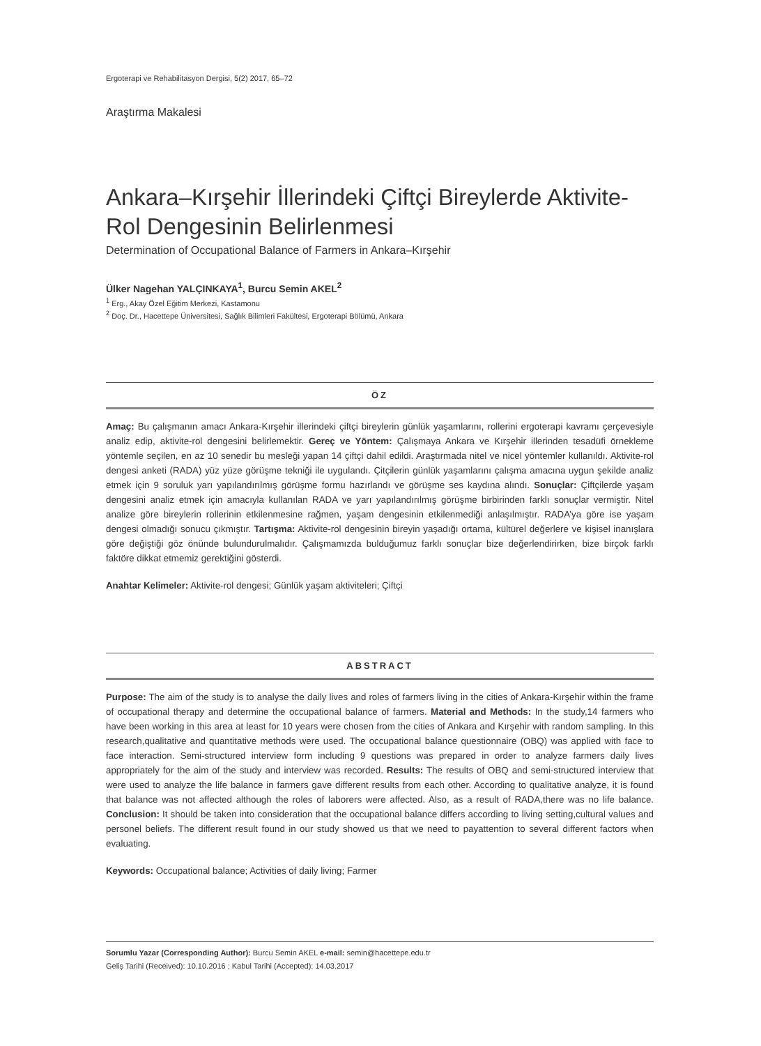Ergoterapi ve Rehabilitasyon Dergisi, 5(2) 2017, 65–72
Araştırma Makalesi
Ankara–Kırşehir İllerindeki Çiftçi Bireylerde Aktivite-Rol Dengesinin Belirlenmesi
Determination of Occupational Balance of Farmers in Ankara–Kırşehir
Ülker Nagehan YALÇINKAYA<sup>1</sup>, Burcu Semin AKEL<sup>2</sup>
<sup>1</sup> Erg., Akay Özel Eğitim Merkezi, Kastamonu
<sup>2</sup> Doç. Dr., Hacettepe Üniversitesi, Sağlık Bilimleri Fakültesi, Ergoterapi Bölümü, Ankara
ÖZ
Amaç: Bu çalışmanın amacı Ankara-Kırşehir illerindeki çiftçi bireylerin günlük yaşamlarını, rollerini ergoterapi kavramı çerçevesiyle analiz edip, aktivite-rol dengesini belirlemektir. Gereç ve Yöntem: Çalışmaya Ankara ve Kırşehir illerinden tesadüfi örnekleme yöntemle seçilen, en az 10 senedir bu mesleği yapan 14 çiftçi dahil edildi. Araştırmada nitel ve nicel yöntemler kullanıldı. Aktivite-rol dengesi anketi (RADA) yüz yüze görüşme tekniği ile uygulandı. Çitçilerin günlük yaşamlarını çalışma amacına uygun şekilde analiz etmek için 9 soruluk yarı yapılandırılmış görüşme formu hazırlandı ve görüşme ses kaydına alındı. Sonuçlar: Çiftçilerde yaşam dengesini analiz etmek için amacıyla kullanılan RADA ve yarı yapılandırılmış görüşme birbirinden farklı sonuçlar vermiştir. Nitel analize göre bireylerin rollerinin etkilenmesine rağmen, yaşam dengesinin etkilenmediği anlaşılmıştır. RADA’ya göre ise yaşam dengesi olmadığı sonucu çıkmıştır. Tartışma: Aktivite-rol dengesinin bireyin yaşadığı ortama, kültürel değerlere ve kişisel inanışlara göre değiştiği göz önünde bulundurulmalıdır. Çalışmamızda bulduğumuz farklı sonuçlar bize değerlendirirken, bize birçok farklı faktöre dikkat etmemiz gerektiğini gösterdi.
Anahtar Kelimeler: Aktivite-rol dengesi; Günlük yaşam aktiviteleri; Çiftçi
ABSTRACT
Purpose: The aim of the study is to analyse the daily lives and roles of farmers living in the cities of Ankara-Kırşehir within the frame of occupational therapy and determine the occupational balance of farmers. Material and Methods: In the study,14 farmers who have been working in this area at least for 10 years were chosen from the cities of Ankara and Kırşehir with random sampling. In this research,qualitative and quantitative methods were used. The occupational balance questionnaire (OBQ) was applied with face to face interaction. Semi-structured interview form including 9 questions was prepared in order to analyze farmers daily lives appropriately for the aim of the study and interview was recorded. Results: The results of OBQ and semi-structured interview that were used to analyze the life balance in farmers gave different results from each other. According to qualitative analyze, it is found that balance was not affected although the roles of laborers were affected. Also, as a result of RADA,there was no life balance. Conclusion: It should be taken into consideration that the occupational balance differs according to living setting,cultural values and personel beliefs. The different result found in our study showed us that we need to payattention to several different factors when evaluating.
Keywords: Occupational balance; Activities of daily living; Farmer
Sorumlu Yazar (Corresponding Author): Burcu Semin AKEL e-mail: semin@hacettepe.edu.tr
Geliş Tarihi (Received): 10.10.2016 ; Kabul Tarihi (Accepted): 14.03.2017